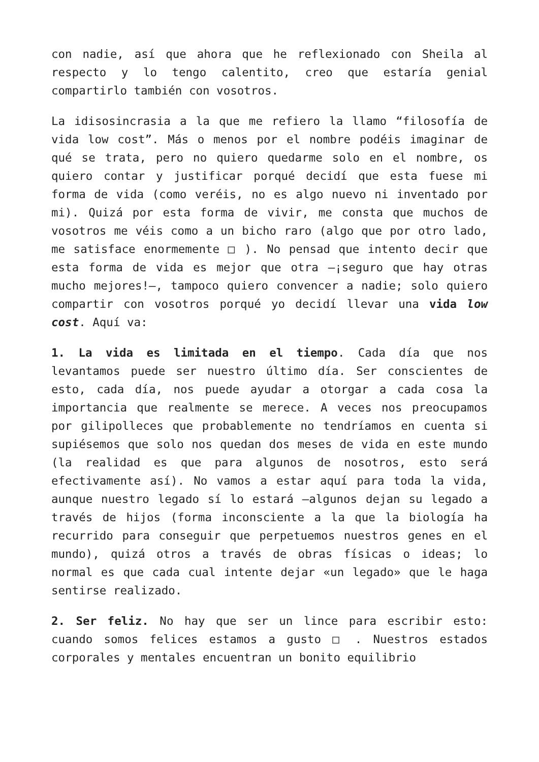con nadie, así que ahora que he reflexionado con Sheila al respecto y lo tengo calentito, creo que estaría genial compartirlo también con vosotros.
La idisosincrasia a la que me refiero la llamo “filosofía de vida low cost”. Más o menos por el nombre podéis imaginar de qué se trata, pero no quiero quedarme solo en el nombre, os quiero contar y justificar porqué decidí que esta fuese mi forma de vida (como veréis, no es algo nuevo ni inventado por mi). Quizá por esta forma de vivir, me consta que muchos de vosotros me véis como a un bicho raro (algo que por otro lado, me satisface enormemente □ ). No pensad que intento decir que esta forma de vida es mejor que otra —¡seguro que hay otras mucho mejores!—, tampoco quiero convencer a nadie; solo quiero compartir con vosotros porqué yo decidí llevar una vida low cost. Aquí va:
1. La vida es limitada en el tiempo. Cada día que nos levantamos puede ser nuestro último día. Ser conscientes de esto, cada día, nos puede ayudar a otorgar a cada cosa la importancia que realmente se merece. A veces nos preocupamos por gilipolleces que probablemente no tendríamos en cuenta si supiésemos que solo nos quedan dos meses de vida en este mundo (la realidad es que para algunos de nosotros, esto será efectivamente así). No vamos a estar aquí para toda la vida, aunque nuestro legado sí lo estará —algunos dejan su legado a través de hijos (forma inconsciente a la que la biología ha recurrido para conseguir que perpetuemos nuestros genes en el mundo), quizá otros a través de obras físicas o ideas; lo normal es que cada cual intente dejar «un legado» que le haga sentirse realizado.
2. Ser feliz. No hay que ser un lince para escribir esto: cuando somos felices estamos a gusto □ . Nuestros estados corporales y mentales encuentran un bonito equilibrio